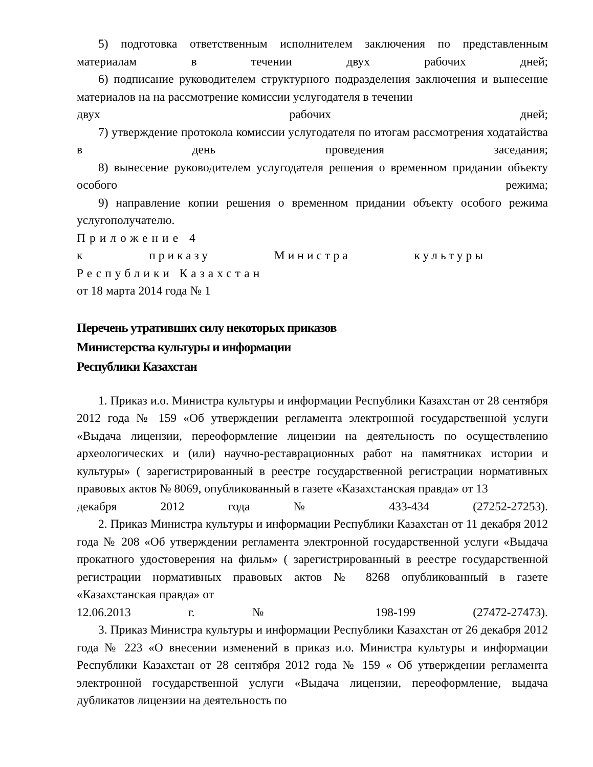5) подготовка ответственным исполнителем заключения по представленным материалам в течении двух рабочих дней;
6) подписание руководителем структурного подразделения заключения и вынесение материалов на на рассмотрение комиссии услугодателя в течении
двух рабочих дней;
7) утверждение протокола комиссии услугодателя по итогам рассмотрения ходатайства в день проведения заседания;
8) вынесение руководителем услугодателя решения о временном придании объекту особого режима;
9) направление копии решения о временном придании объекту особого режима услугополучателю.
Приложение 4
к приказу Министра культуры
Республики Казахстан
от 18 марта 2014 года № 1
Перечень утративших силу некоторых приказов
Министерства культуры и информации
Республики Казахстан
1. Приказ и.о. Министра культуры и информации Республики Казахстан от 28 сентября 2012 года № 159 «Об утверждении регламента электронной государственной услуги «Выдача лицензии, переоформление лицензии на деятельность по осуществлению археологических и (или) научно-реставрационных работ на памятниках истории и культуры» ( зарегистрированный в реестре государственной регистрации нормативных правовых актов № 8069, опубликованный в газете «Казахстанская правда» от 13
декабря 2012 года № 433-434 (27252-27253).
2. Приказ Министра культуры и информации Республики Казахстан от 11 декабря 2012 года № 208 «Об утверждении регламента электронной государственной услуги «Выдача прокатного удостоверения на фильм» ( зарегистрированный в реестре государственной регистрации нормативных правовых актов № 8268 опубликованный в газете «Казахстанская правда» от
12.06.2013 г. № 198-199 (27472-27473).
3. Приказ Министра культуры и информации Республики Казахстан от 26 декабря 2012 года № 223 «О внесении изменений в приказ и.о. Министра культуры и информации Республики Казахстан от 28 сентября 2012 года № 159 « Об утверждении регламента электронной государственной услуги «Выдача лицензии, переоформление, выдача дубликатов лицензии на деятельность по